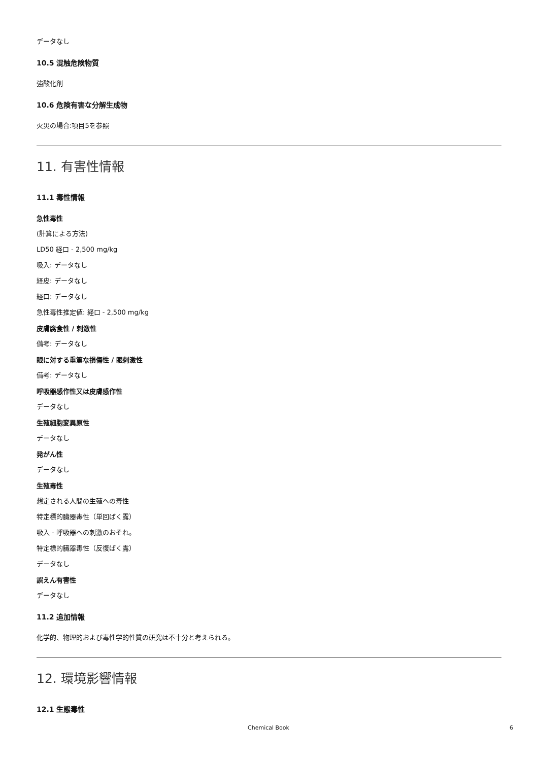データなし
10.5 混触危険物質
強酸化剤
10.6 危険有害な分解生成物
火災の場合:項目5を参照
11. 有害性情報
11.1 毒性情報
急性毒性
(計算による方法)
LD50 経口 - 2,500 mg/kg
吸入: データなし
経皮: データなし
経口: データなし
急性毒性推定値: 経口 - 2,500 mg/kg
皮膚腐食性 / 刺激性
備考: データなし
眼に対する重篤な損傷性 / 眼刺激性
備考: データなし
呼吸器感作性又は皮膚感作性
データなし
生殖細胞変異原性
データなし
発がん性
データなし
生殖毒性
想定される人間の生殖への毒性
特定標的臓器毒性（単回ばく露）
吸入 - 呼吸器への刺激のおそれ。
特定標的臓器毒性（反復ばく露）
データなし
誤えん有害性
データなし
11.2 追加情報
化学的、物理的および毒性学的性質の研究は不十分と考えられる。
12. 環境影響情報
12.1 生態毒性
Chemical Book 6